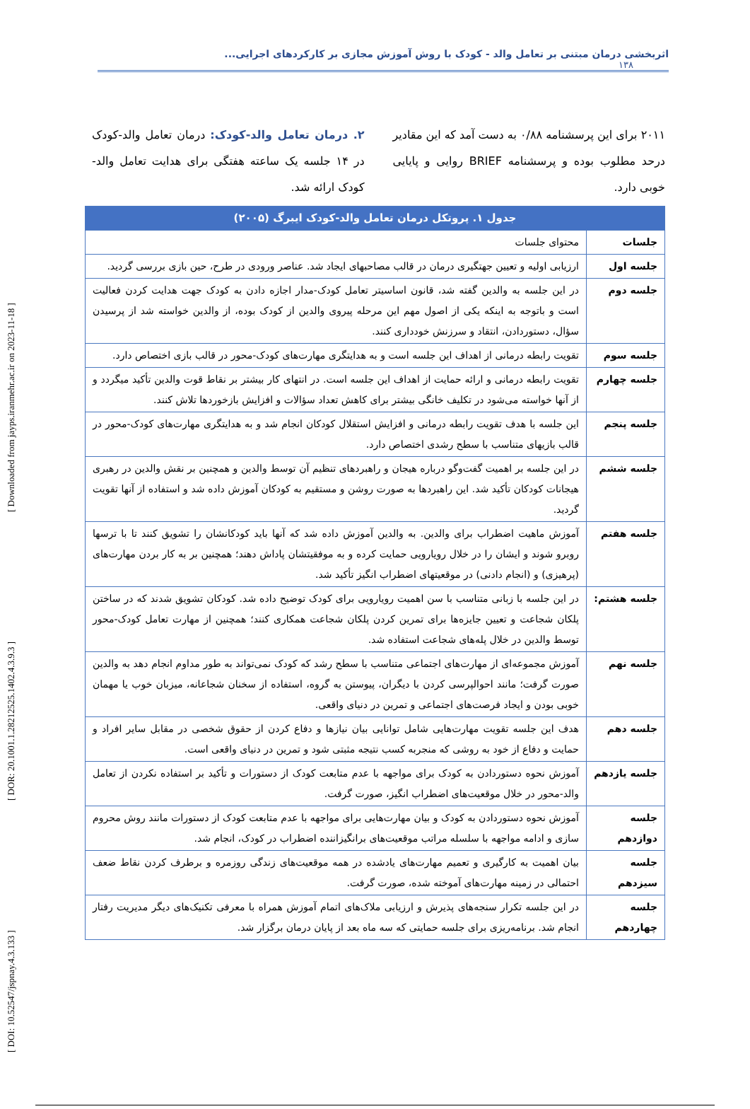[ DOI: 10.52547/jspnay.4.3.133 ] [ DOR: 20.1001.1.28212525.1402.4.3.9.3 ] [ Downloaded from jayps.iranmehr.ac.ir on 2023-11-18 ]
اثربخشی درمان مبتنی بر تعامل والد - کودک با روش آموزش مجازی بر کارکردهای اجرایی...
۱۳۸
۲۰۱۱ برای این پرسشنامه ۰/۸۸ به دست آمد که این مقادیر درحد مطلوب بوده و پرسشنامه BRIEF روایی و پایایی خوبی دارد.
۲. درمان تعامل والد-کودک: درمان تعامل والد-کودک در ۱۴ جلسه یک ساعته هفتگی برای هدایت تعامل والد- کودک ارائه شد.
| جدول ۱. پروتکل درمان تعامل والد-کودک ایبرگ (۲۰۰۵) | |
| --- | --- |
| جلسات | محتوای جلسات |
| جلسه اول | ارزیابی اولیه و تعیین جهتگیری درمان در قالب مصاحبهای ایجاد شد. عناصر ورودی در طرح، حین بازی بررسی گردید. |
| جلسه دوم | در این جلسه به والدین گفته شد، قانون اساسیتر تعامل کودک-مدار اجازه دادن به کودک جهت هدایت کردن فعالیت است و باتوجه به اینکه یکی از اصول مهم این مرحله پیروی والدین از کودک بوده، از والدین خواسته شد از پرسیدن سؤال، دستوردادن، انتقاد و سرزنش خودداری کنند. |
| جلسه سوم | تقویت رابطه درمانی از اهداف این جلسه است و به هدایتگری مهارت‌های کودک-محور در قالب بازی اختصاص دارد. |
| جلسه چهارم | تقویت رابطه درمانی و ارائه حمایت از اهداف این جلسه است. در انتهای کار بیشتر بر نقاط قوت والدین تأکید میگردد و از آنها خواسته می‌شود در تکلیف خانگی بیشتر برای کاهش تعداد سؤالات و افزایش بازخوردها تلاش کنند. |
| جلسه پنجم | این جلسه با هدف تقویت رابطه درمانی و افزایش استقلال کودکان انجام شد و به هدایتگری مهارت‌های کودک-محور در قالب بازیهای متناسب با سطح رشدی اختصاص دارد. |
| جلسه ششم | در این جلسه بر اهمیت گفت‌وگو درباره هیجان و راهبردهای تنظیم آن توسط والدین و همچنین بر نقش والدین در رهبری هیجانات کودکان تأکید شد. این راهبردها به صورت روشن و مستقیم به کودکان آموزش داده شد و استفاده از آنها تقویت گردید. |
| جلسه هفتم | آموزش ماهیت اضطراب برای والدین. به والدین آموزش داده شد که آنها باید کودکانشان را تشویق کنند تا با ترسها روبرو شوند و ایشان را در خلال رویارویی حمایت کرده و به موفقیتشان پاداش دهند؛ همچنین بر به کار بردن مهارت‌های (پرهیزی) و (انجام دادنی) در موقعیتهای اضطراب انگیز تأکید شد. |
| جلسه هشتم: | در این جلسه با زبانی متناسب با سن اهمیت رویارویی برای کودک توضیح داده شد. کودکان تشویق شدند که در ساختن پلکان شجاعت و تعیین جایزه‌ها برای تمرین کردن پلکان شجاعت همکاری کنند؛ همچنین از مهارت تعامل کودک-محور توسط والدین در خلال پله‌های شجاعت استفاده شد. |
| جلسه نهم | آموزش مجموعه‌ای از مهارت‌های اجتماعی متناسب با سطح رشد که کودک نمی‌تواند به طور مداوم انجام دهد به والدین صورت گرفت؛ مانند احوالپرسی کردن با دیگران، پیوستن به گروه، استفاده از سخنان شجاعانه، میزبان خوب یا مهمان خوبی بودن و ایجاد فرصت‌های اجتماعی و تمرین در دنیای واقعی. |
| جلسه دهم | هدف این جلسه تقویت مهارت‌هایی شامل توانایی بیان نیازها و دفاع کردن از حقوق شخصی در مقابل سایر افراد و حمایت و دفاع از خود به روشی که منجربه کسب نتیجه مثبتی شود و تمرین در دنیای واقعی است. |
| جلسه یازدهم | آموزش نحوه دستوردادن به کودک برای مواجهه با عدم متابعت کودک از دستورات و تأکید بر استفاده نکردن از تعامل والد-محور در خلال موقعیت‌های اضطراب انگیز، صورت گرفت. |
| جلسه دوازدهم | آموزش نحوه دستوردادن به کودک و بیان مهارت‌هایی برای مواجهه با عدم متابعت کودک از دستورات مانند روش محروم سازی و ادامه مواجهه با سلسله مراتب موقعیت‌های برانگیزاننده اضطراب در کودک، انجام شد. |
| جلسه سیزدهم | بیان اهمیت به کارگیری و تعمیم مهارت‌های یادشده در همه موقعیت‌های زندگی روزمره و برطرف کردن نقاط ضعف احتمالی در زمینه مهارت‌های آموخته شده، صورت گرفت. |
| جلسه چهاردهم | در این جلسه تکرار سنجه‌های پذیرش و ارزیابی ملاک‌های اتمام آموزش همراه با معرفی تکنیک‌های دیگر مدیریت رفتار انجام شد. برنامه‌ریزی برای جلسه حمایتی که سه ماه بعد از پایان درمان برگزار شد. |